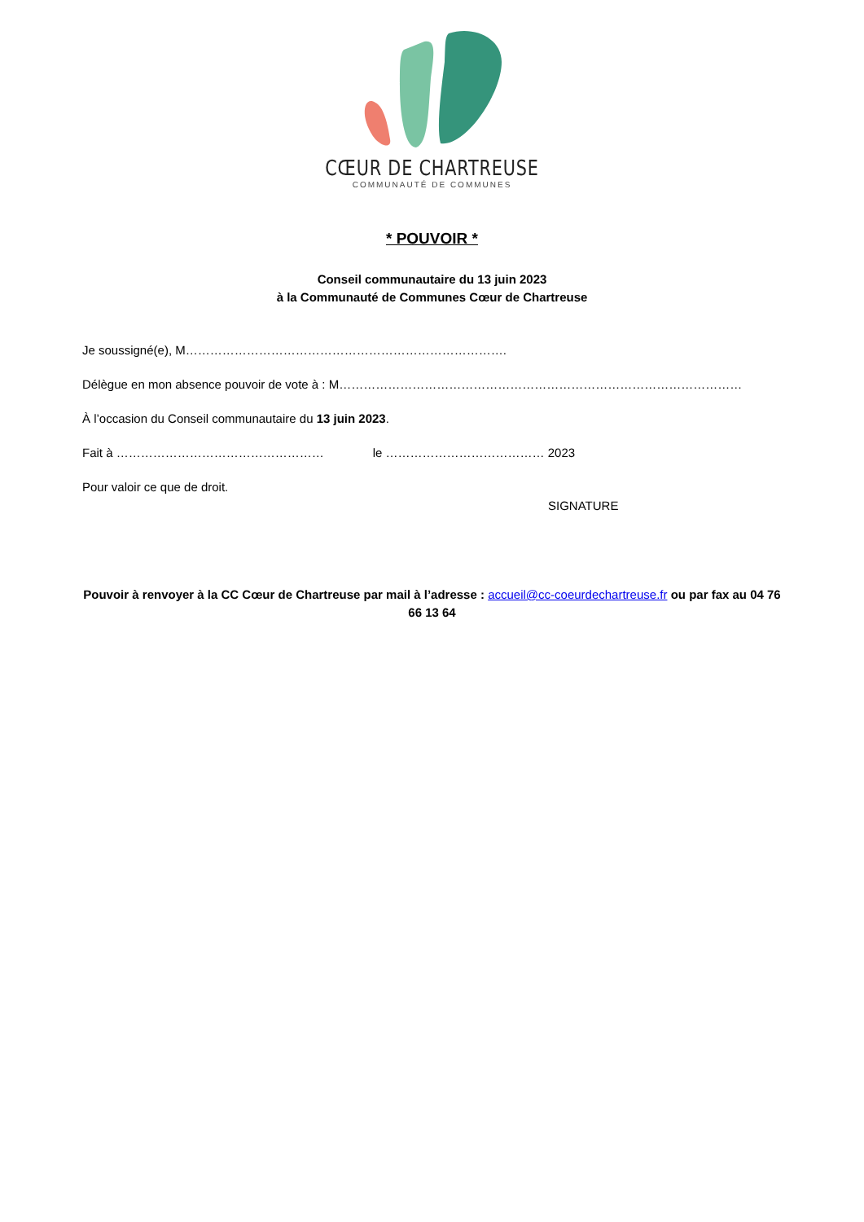CŒUR DE CHARTREUSE
COMMUNAUTÉ DE COMMUNES
* POUVOIR *
Conseil communautaire du 13 juin 2023
à la Communauté de Communes Cœur de Chartreuse
Je soussigné(e), M…………………………………………………………………….
Délègue en mon absence pouvoir de vote à : M………………………………………………………………………………………
À l’occasion du Conseil communautaire du 13 juin 2023.
Fait à …………………………………………… le ………………………………… 2023
Pour valoir ce que de droit.
SIGNATURE
Pouvoir à renvoyer à la CC Cœur de Chartreuse par mail à l’adresse : accueil@cc-coeurdechartreuse.fr ou par fax au 04 76 66 13 64